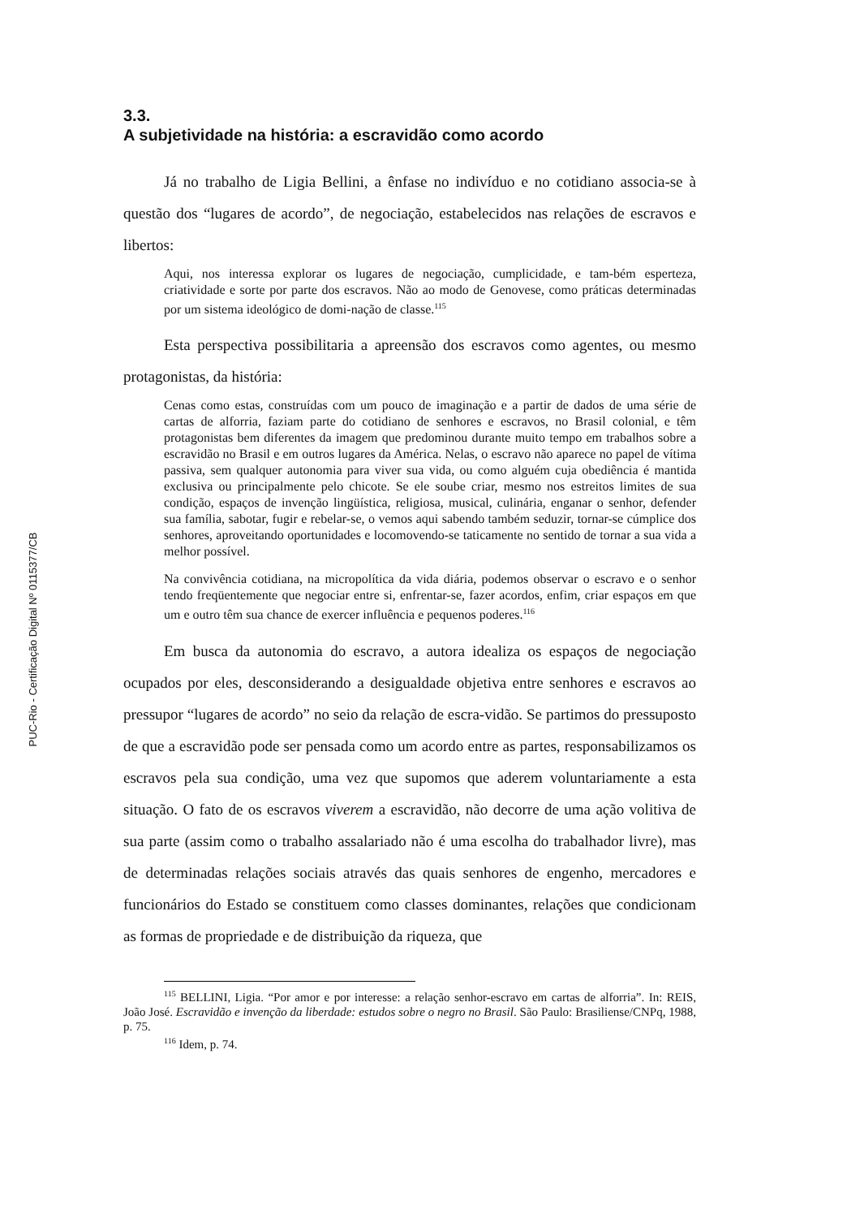PUC-Rio - Certificação Digital Nº 0115377/CB
3.3.
A subjetividade na história: a escravidão como acordo
Já no trabalho de Ligia Bellini, a ênfase no indivíduo e no cotidiano associa-se à questão dos “lugares de acordo”, de negociação, estabelecidos nas relações de escravos e libertos:
Aqui, nos interessa explorar os lugares de negociação, cumplicidade, e tam-bém esperteza, criatividade e sorte por parte dos escravos. Não ao modo de Genovese, como práticas determinadas por um sistema ideológico de domi-nação de classe.<sup>115</sup>
Esta perspectiva possibilitaria a apreensão dos escravos como agentes, ou mesmo protagonistas, da história:
Cenas como estas, construídas com um pouco de imaginação e a partir de dados de uma série de cartas de alforria, faziam parte do cotidiano de senhores e escravos, no Brasil colonial, e têm protagonistas bem diferentes da imagem que predominou durante muito tempo em trabalhos sobre a escravidão no Brasil e em outros lugares da América. Nelas, o escravo não aparece no papel de vítima passiva, sem qualquer autonomia para viver sua vida, ou como alguém cuja obediência é mantida exclusiva ou principalmente pelo chicote. Se ele soube criar, mesmo nos estreitos limites de sua condição, espaços de invenção lingüística, religiosa, musical, culinária, enganar o senhor, defender sua família, sabotar, fugir e rebelar-se, o vemos aqui sabendo também seduzir, tornar-se cúmplice dos senhores, aproveitando oportunidades e locomovendo-se taticamente no sentido de tornar a sua vida a melhor possível.
Na convivência cotidiana, na micropolítica da vida diária, podemos observar o escravo e o senhor tendo freqüentemente que negociar entre si, enfrentar-se, fazer acordos, enfim, criar espaços em que um e outro têm sua chance de exercer influência e pequenos poderes.<sup>116</sup>
Em busca da autonomia do escravo, a autora idealiza os espaços de negociação ocupados por eles, desconsiderando a desigualdade objetiva entre senhores e escravos ao pressupor “lugares de acordo” no seio da relação de escra-vidão. Se partimos do pressuposto de que a escravidão pode ser pensada como um acordo entre as partes, responsabilizamos os escravos pela sua condição, uma vez que supomos que aderem voluntariamente a esta situação. O fato de os escravos viverem a escravidão, não decorre de uma ação volitiva de sua parte (assim como o trabalho assalariado não é uma escolha do trabalhador livre), mas de determinadas relações sociais através das quais senhores de engenho, mercadores e funcionários do Estado se constituem como classes dominantes, relações que condicionam as formas de propriedade e de distribuição da riqueza, que
<sup>115</sup> BELLINI, Ligia. “Por amor e por interesse: a relação senhor-escravo em cartas de alforria”. In: REIS, João José. Escravidão e invenção da liberdade: estudos sobre o negro no Brasil. São Paulo: Brasiliense/CNPq, 1988, p. 75.
<sup>116</sup> Idem, p. 74.